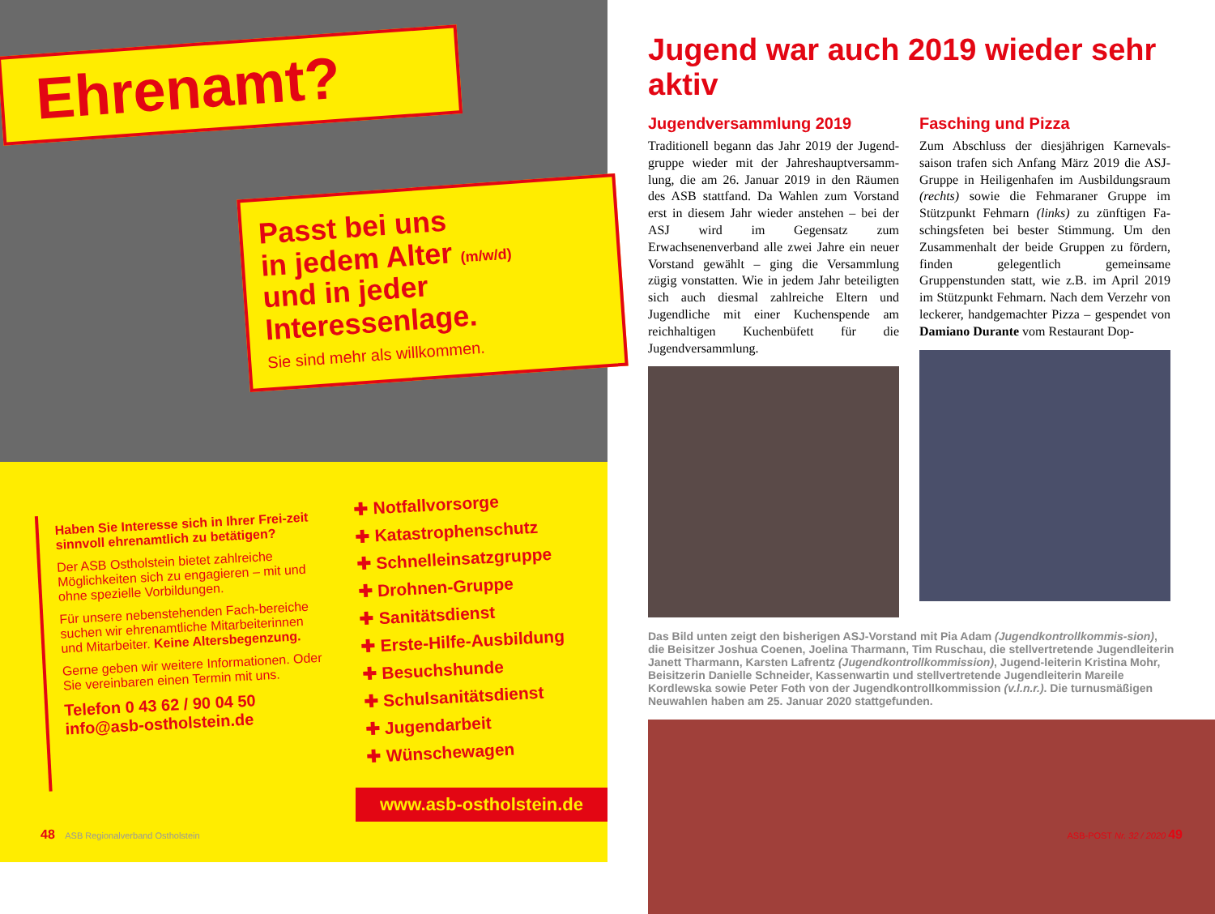Ehrenamt?
Passt bei uns
in jedem Alter (m/w/d)
und in jeder
Interessenlage.
Sie sind mehr als willkommen.
Haben Sie Interesse sich in Ihrer Frei-zeit sinnvoll ehrenamtlich zu betätigen?
Der ASB Ostholstein bietet zahlreiche Möglichkeiten sich zu engagieren – mit und ohne spezielle Vorbildungen.
Für unsere nebenstehenden Fach-bereiche suchen wir ehrenamtliche Mitarbeiterinnen und Mitarbeiter. Keine Altersbegenzung.
Gerne geben wir weitere Informationen. Oder Sie vereinbaren einen Termin mit uns.
Telefon 0 43 62 / 90 04 50
info@asb-ostholstein.de
✚ Notfallvorsorge
✚ Katastrophenschutz
✚ Schnelleinsatzgruppe
✚ Drohnen-Gruppe
✚ Sanitätsdienst
✚ Erste-Hilfe-Ausbildung
✚ Besuchshunde
✚ Schulsanitätsdienst
✚ Jugendarbeit
✚ Wünschewagen
www.asb-ostholstein.de
48 ASB Regionalverband Ostholstein
Jugend war auch 2019 wieder sehr aktiv
Jugendversammlung 2019
Traditionell begann das Jahr 2019 der Jugend-gruppe wieder mit der Jahreshauptversamm-lung, die am 26. Januar 2019 in den Räumen des ASB stattfand. Da Wahlen zum Vorstand erst in diesem Jahr wieder anstehen – bei der ASJ wird im Gegensatz zum Erwachsenenverband alle zwei Jahre ein neuer Vorstand gewählt – ging die Versammlung zügig vonstatten. Wie in jedem Jahr beteiligten sich auch diesmal zahlreiche Eltern und Jugendliche mit einer Kuchenspende am reichhaltigen Kuchenbüfett für die Jugendversammlung.
Fasching und Pizza
Zum Abschluss der diesjährigen Karnevals-saison trafen sich Anfang März 2019 die ASJ-Gruppe in Heiligenhafen im Ausbildungsraum (rechts) sowie die Fehmaraner Gruppe im Stützpunkt Fehmarn (links) zu zünftigen Fa-schingsfeten bei bester Stimmung. Um den Zusammenhalt der beide Gruppen zu fördern, finden gelegentlich gemeinsame Gruppenstunden statt, wie z.B. im April 2019 im Stützpunkt Fehmarn. Nach dem Verzehr von leckerer, handgemachter Pizza – gespendet von Damiano Durante vom Restaurant Dop-
Das Bild unten zeigt den bisherigen ASJ-Vorstand mit Pia Adam (Jugendkontrollkommis-sion), die Beisitzer Joshua Coenen, Joelina Tharmann, Tim Ruschau, die stellvertretende Jugendleiterin Janett Tharmann, Karsten Lafrentz (Jugendkontrollkommission), Jugend-leiterin Kristina Mohr, Beisitzerin Danielle Schneider, Kassenwartin und stellvertretende Jugendleiterin Mareile Kordlewska sowie Peter Foth von der Jugendkontrollkommission (v.l.n.r.). Die turnusmäßigen Neuwahlen haben am 25. Januar 2020 stattgefunden.
ASB-POST Nr. 32 / 2020 49